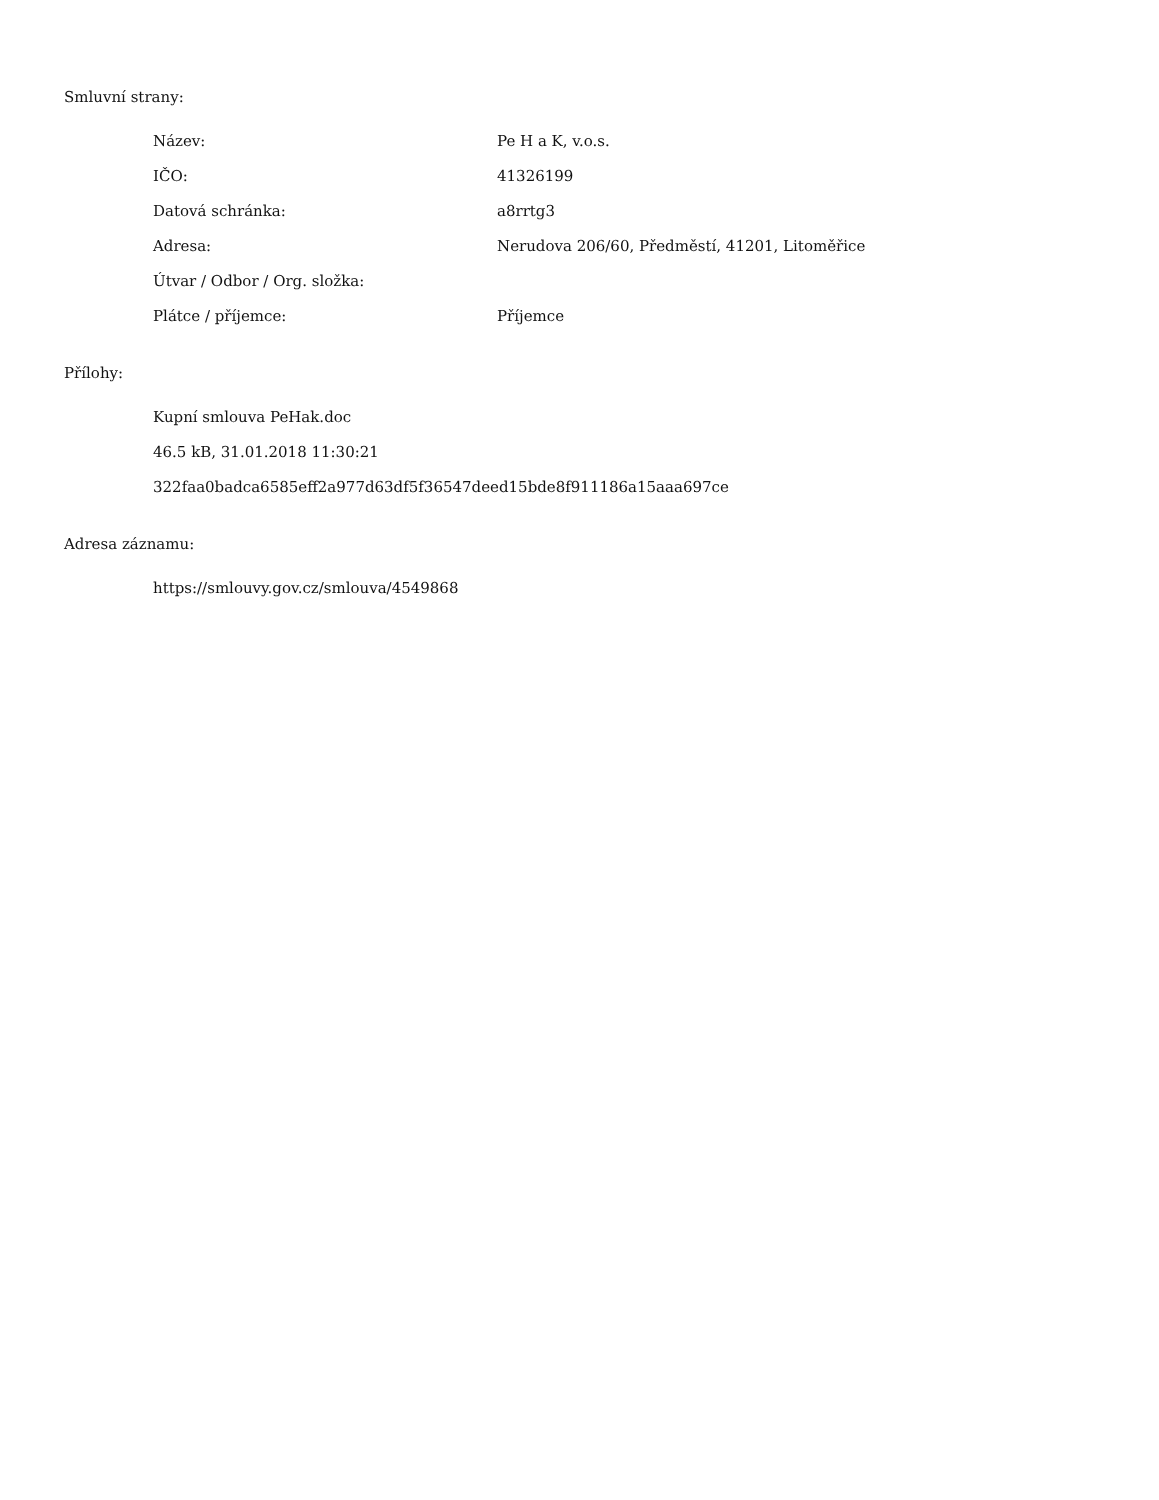Smluvní strany:
| Název: | Pe H a K, v.o.s. |
| IČO: | 41326199 |
| Datová schránka: | a8rrtg3 |
| Adresa: | Nerudova 206/60, Předměstí, 41201, Litoměřice |
| Útvar / Odbor / Org. složka: | |
| Plátce / příjemce: | Příjemce |
Přílohy:
Kupní smlouva PeHak.doc
46.5 kB, 31.01.2018 11:30:21
322faa0badca6585eff2a977d63df5f36547deed15bde8f911186a15aaa697ce
Adresa záznamu:
https://smlouvy.gov.cz/smlouva/4549868